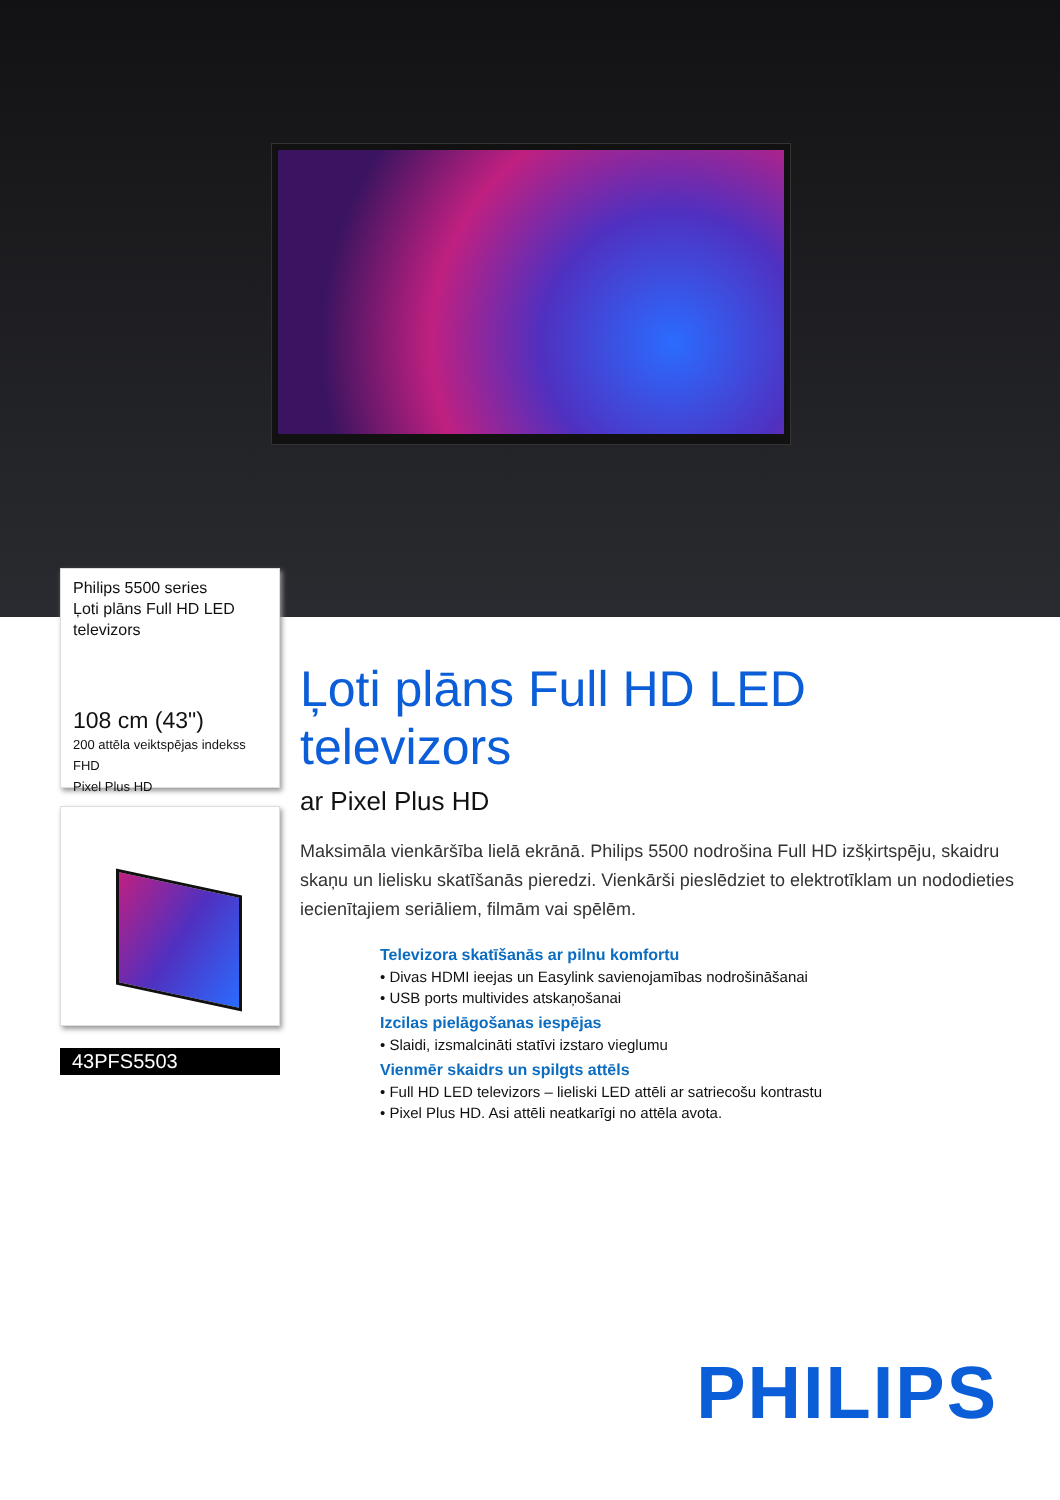Philips 5500 series
Ļoti plāns Full HD LED televizors
108 cm (43")
200 attēla veiktspējas indekss
FHD
Pixel Plus HD
43PFS5503
Ļoti plāns Full HD LED televizors
ar Pixel Plus HD
Maksimāla vienkāršība lielā ekrānā. Philips 5500 nodrošina Full HD izšķirtspēju, skaidru skaņu un lielisku skatīšanās pieredzi. Vienkārši pieslēdziet to elektrotīklam un nododieties iecienītajiem seriāliem, filmām vai spēlēm.
Televizora skatīšanās ar pilnu komfortu
• Divas HDMI ieejas un Easylink savienojamības nodrošināšanai
• USB ports multivides atskaņošanai
Izcilas pielāgošanas iespējas
• Slaidi, izsmalcināti statīvi izstaro vieglumu
Vienmēr skaidrs un spilgts attēls
• Full HD LED televizors – lieliski LED attēli ar satriecošu kontrastu
• Pixel Plus HD. Asi attēli neatkarīgi no attēla avota.
PHILIPS